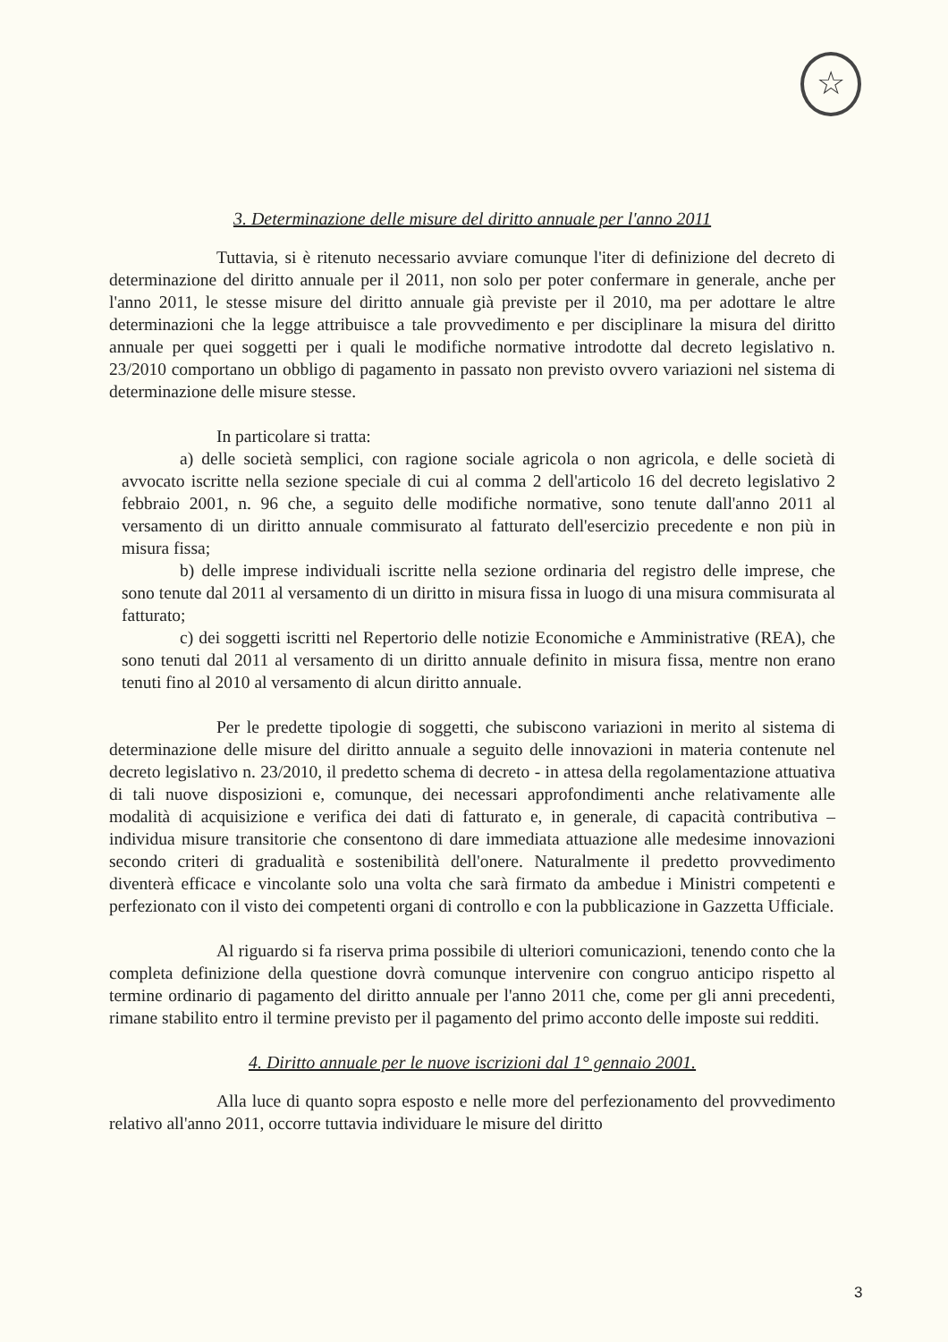☆
3. Determinazione delle misure del diritto annuale per l'anno 2011
Tuttavia, si è ritenuto necessario avviare comunque l'iter di definizione del decreto di determinazione del diritto annuale per il 2011, non solo per poter confermare in generale, anche per l'anno 2011, le stesse misure del diritto annuale già previste per il 2010, ma per adottare le altre determinazioni che la legge attribuisce a tale provvedimento e per disciplinare la misura del diritto annuale per quei soggetti per i quali le modifiche normative introdotte dal decreto legislativo n. 23/2010 comportano un obbligo di pagamento in passato non previsto ovvero variazioni nel sistema di determinazione delle misure stesse.
In particolare si tratta:
a) delle società semplici, con ragione sociale agricola o non agricola, e delle società di avvocato iscritte nella sezione speciale di cui al comma 2 dell'articolo 16 del decreto legislativo 2 febbraio 2001, n. 96 che, a seguito delle modifiche normative, sono tenute dall'anno 2011 al versamento di un diritto annuale commisurato al fatturato dell'esercizio precedente e non più in misura fissa;
b) delle imprese individuali iscritte nella sezione ordinaria del registro delle imprese, che sono tenute dal 2011 al versamento di un diritto in misura fissa in luogo di una misura commisurata al fatturato;
c) dei soggetti iscritti nel Repertorio delle notizie Economiche e Amministrative (REA), che sono tenuti dal 2011 al versamento di un diritto annuale definito in misura fissa, mentre non erano tenuti fino al 2010 al versamento di alcun diritto annuale.
Per le predette tipologie di soggetti, che subiscono variazioni in merito al sistema di determinazione delle misure del diritto annuale a seguito delle innovazioni in materia contenute nel decreto legislativo n. 23/2010, il predetto schema di decreto - in attesa della regolamentazione attuativa di tali nuove disposizioni e, comunque, dei necessari approfondimenti anche relativamente alle modalità di acquisizione e verifica dei dati di fatturato e, in generale, di capacità contributiva – individua misure transitorie che consentono di dare immediata attuazione alle medesime innovazioni secondo criteri di gradualità e sostenibilità dell'onere. Naturalmente il predetto provvedimento diventerà efficace e vincolante solo una volta che sarà firmato da ambedue i Ministri competenti e perfezionato con il visto dei competenti organi di controllo e con la pubblicazione in Gazzetta Ufficiale.
Al riguardo si fa riserva prima possibile di ulteriori comunicazioni, tenendo conto che la completa definizione della questione dovrà comunque intervenire con congruo anticipo rispetto al termine ordinario di pagamento del diritto annuale per l'anno 2011 che, come per gli anni precedenti, rimane stabilito entro il termine previsto per il pagamento del primo acconto delle imposte sui redditi.
4. Diritto annuale per le nuove iscrizioni dal 1° gennaio 2001.
Alla luce di quanto sopra esposto e nelle more del perfezionamento del provvedimento relativo all'anno 2011, occorre tuttavia individuare le misure del diritto
3